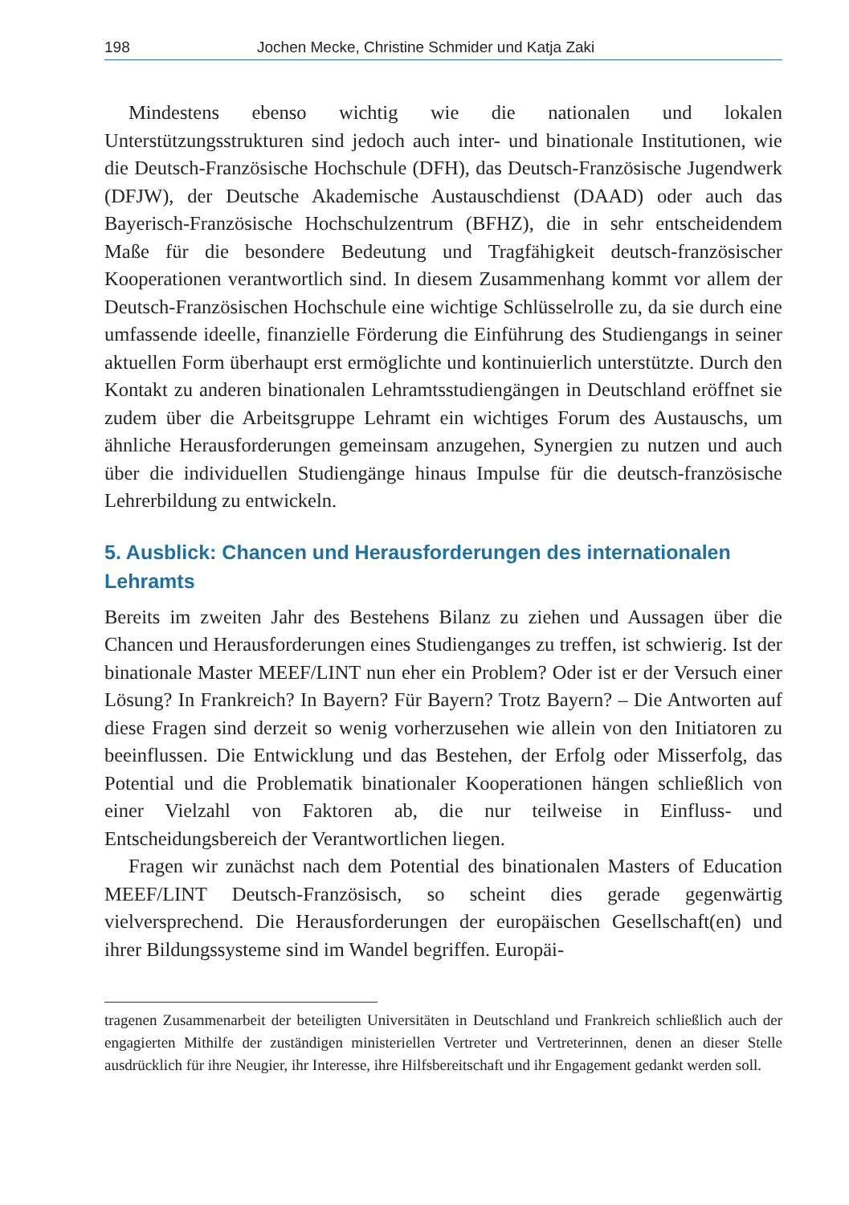198 Jochen Mecke, Christine Schmider und Katja Zaki
Mindestens ebenso wichtig wie die nationalen und lokalen Unterstützungsstrukturen sind jedoch auch inter- und binationale Institutionen, wie die Deutsch-Französische Hochschule (DFH), das Deutsch-Französische Jugendwerk (DFJW), der Deutsche Akademische Austauschdienst (DAAD) oder auch das Bayerisch-Französische Hochschulzentrum (BFHZ), die in sehr entscheidendem Maße für die besondere Bedeutung und Tragfähigkeit deutsch-französischer Kooperationen verantwortlich sind. In diesem Zusammenhang kommt vor allem der Deutsch-Französischen Hochschule eine wichtige Schlüsselrolle zu, da sie durch eine umfassende ideelle, finanzielle Förderung die Einführung des Studiengangs in seiner aktuellen Form überhaupt erst ermöglichte und kontinuierlich unterstützte. Durch den Kontakt zu anderen binationalen Lehramtsstudiengängen in Deutschland eröffnet sie zudem über die Arbeitsgruppe Lehramt ein wichtiges Forum des Austauschs, um ähnliche Herausforderungen gemeinsam anzugehen, Synergien zu nutzen und auch über die individuellen Studiengänge hinaus Impulse für die deutsch-französische Lehrerbildung zu entwickeln.
5. Ausblick: Chancen und Herausforderungen des internationalen Lehramts
Bereits im zweiten Jahr des Bestehens Bilanz zu ziehen und Aussagen über die Chancen und Herausforderungen eines Studienganges zu treffen, ist schwierig. Ist der binationale Master MEEF/LINT nun eher ein Problem? Oder ist er der Versuch einer Lösung? In Frankreich? In Bayern? Für Bayern? Trotz Bayern? – Die Antworten auf diese Fragen sind derzeit so wenig vorherzusehen wie allein von den Initiatoren zu beeinflussen. Die Entwicklung und das Bestehen, der Erfolg oder Misserfolg, das Potential und die Problematik binationaler Kooperationen hängen schließlich von einer Vielzahl von Faktoren ab, die nur teilweise in Einfluss- und Entscheidungsbereich der Verantwortlichen liegen.
Fragen wir zunächst nach dem Potential des binationalen Masters of Education MEEF/LINT Deutsch-Französisch, so scheint dies gerade gegenwärtig vielversprechend. Die Herausforderungen der europäischen Gesellschaft(en) und ihrer Bildungssysteme sind im Wandel begriffen. Europäi-
tragenen Zusammenarbeit der beteiligten Universitäten in Deutschland und Frankreich schließlich auch der engagierten Mithilfe der zuständigen ministeriellen Vertreter und Vertreterinnen, denen an dieser Stelle ausdrücklich für ihre Neugier, ihr Interesse, ihre Hilfsbereitschaft und ihr Engagement gedankt werden soll.